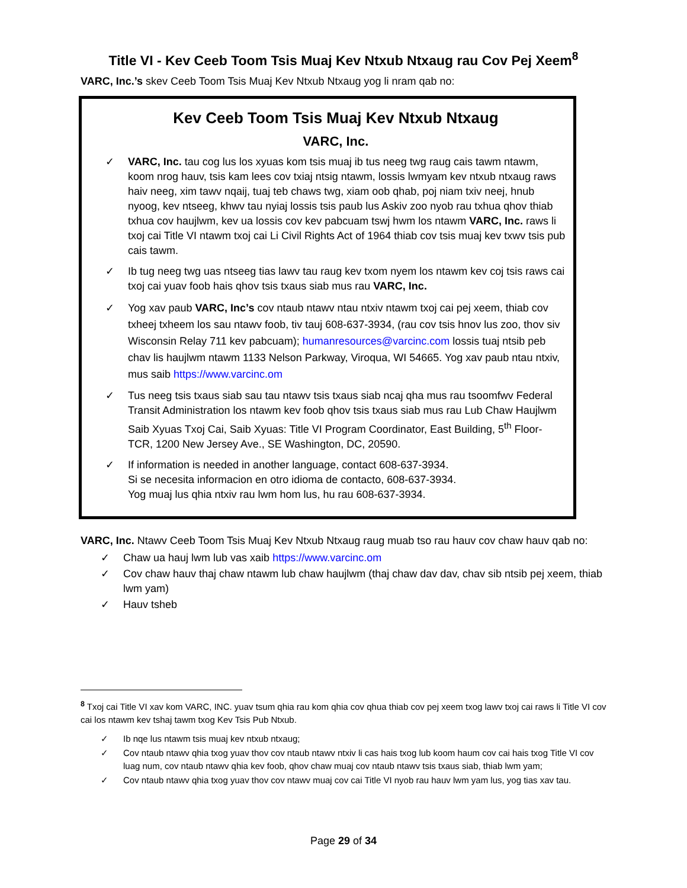Title VI - Kev Ceeb Toom Tsis Muaj Kev Ntxub Ntxaug rau Cov Pej Xeem<sup>8</sup>
VARC, Inc.’s skev Ceeb Toom Tsis Muaj Kev Ntxub Ntxaug yog li nram qab no:
Kev Ceeb Toom Tsis Muaj Kev Ntxub Ntxaug
VARC, Inc.
✓ VARC, Inc. tau cog lus los xyuas kom tsis muaj ib tus neeg twg raug cais tawm ntawm, koom nrog hauv, tsis kam lees cov txiaj ntsig ntawm, lossis lwmyam kev ntxub ntxaug raws haiv neeg, xim tawv nqaij, tuaj teb chaws twg, xiam oob qhab, poj niam txiv neej, hnub nyoog, kev ntseeg, khwv tau nyiaj lossis tsis paub lus Askiv zoo nyob rau txhua qhov thiab txhua cov haujlwm, kev ua lossis cov kev pabcuam tswj hwm los ntawm VARC, Inc. raws li txoj cai Title VI ntawm txoj cai Li Civil Rights Act of 1964 thiab cov tsis muaj kev txwv tsis pub cais tawm.
✓ Ib tug neeg twg uas ntseeg tias lawv tau raug kev txom nyem los ntawm kev coj tsis raws cai txoj cai yuav foob hais qhov tsis txaus siab mus rau VARC, Inc.
✓ Yog xav paub VARC, Inc’s cov ntaub ntawv ntau ntxiv ntawm txoj cai pej xeem, thiab cov txheej txheem los sau ntawv foob, tiv tauj 608-637-3934, (rau cov tsis hnov lus zoo, thov siv Wisconsin Relay 711 kev pabcuam); humanresources@varcinc.com lossis tuaj ntsib peb chav lis haujlwm ntawm 1133 Nelson Parkway, Viroqua, WI 54665. Yog xav paub ntau ntxiv, mus saib https://www.varcinc.om
✓ Tus neeg tsis txaus siab sau tau ntawv tsis txaus siab ncaj qha mus rau tsoomfwv Federal Transit Administration los ntawm kev foob qhov tsis txaus siab mus rau Lub Chaw Haujlwm Saib Xyuas Txoj Cai, Saib Xyuas: Title VI Program Coordinator, East Building, 5<sup>th</sup> Floor-TCR, 1200 New Jersey Ave., SE Washington, DC, 20590.
✓ If information is needed in another language, contact 608-637-3934.
Si se necesita informacion en otro idioma de contacto, 608-637-3934.
Yog muaj lus qhia ntxiv rau lwm hom lus, hu rau 608-637-3934.
VARC, Inc. Ntawv Ceeb Toom Tsis Muaj Kev Ntxub Ntxaug raug muab tso rau hauv cov chaw hauv qab no:
✓ Chaw ua hauj lwm lub vas xaib https://www.varcinc.om
✓ Cov chaw hauv thaj chaw ntawm lub chaw haujlwm (thaj chaw dav dav, chav sib ntsib pej xeem, thiab lwm yam)
✓ Hauv tsheb
<sup>8</sup> Txoj cai Title VI xav kom VARC, INC. yuav tsum qhia rau kom qhia cov qhua thiab cov pej xeem txog lawv txoj cai raws li Title VI cov cai los ntawm kev tshaj tawm txog Kev Tsis Pub Ntxub.
✓ Ib nqe lus ntawm tsis muaj kev ntxub ntxaug;
✓ Cov ntaub ntawv qhia txog yuav thov cov ntaub ntawv ntxiv li cas hais txog lub koom haum cov cai hais txog Title VI cov luag num, cov ntaub ntawv qhia kev foob, qhov chaw muaj cov ntaub ntawv tsis txaus siab, thiab lwm yam;
✓ Cov ntaub ntawv qhia txog yuav thov cov ntawv muaj cov cai Title VI nyob rau hauv lwm yam lus, yog tias xav tau.
Page 29 of 34